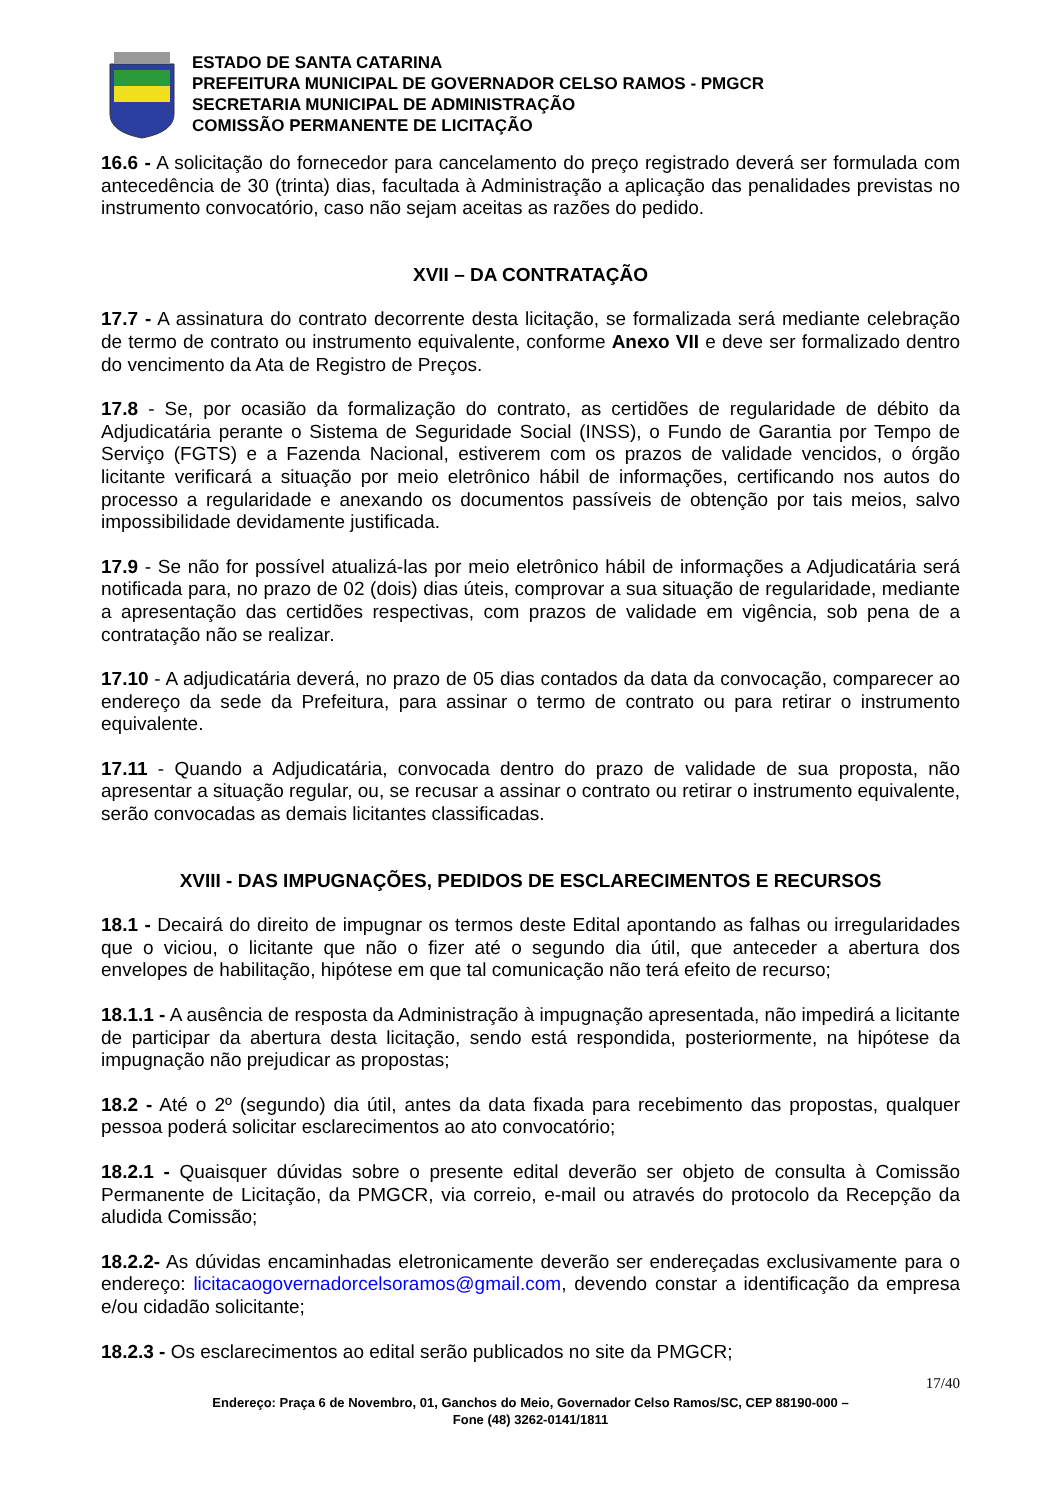ESTADO DE SANTA CATARINA
PREFEITURA MUNICIPAL DE GOVERNADOR CELSO RAMOS - PMGCR
SECRETARIA MUNICIPAL DE ADMINISTRAÇÃO
COMISSÃO PERMANENTE DE LICITAÇÃO
16.6 - A solicitação do fornecedor para cancelamento do preço registrado deverá ser formulada com antecedência de 30 (trinta) dias, facultada à Administração a aplicação das penalidades previstas no instrumento convocatório, caso não sejam aceitas as razões do pedido.
XVII – DA CONTRATAÇÃO
17.7 - A assinatura do contrato decorrente desta licitação, se formalizada será mediante celebração de termo de contrato ou instrumento equivalente, conforme Anexo VII e deve ser formalizado dentro do vencimento da Ata de Registro de Preços.
17.8 - Se, por ocasião da formalização do contrato, as certidões de regularidade de débito da Adjudicatária perante o Sistema de Seguridade Social (INSS), o Fundo de Garantia por Tempo de Serviço (FGTS) e a Fazenda Nacional, estiverem com os prazos de validade vencidos, o órgão licitante verificará a situação por meio eletrônico hábil de informações, certificando nos autos do processo a regularidade e anexando os documentos passíveis de obtenção por tais meios, salvo impossibilidade devidamente justificada.
17.9 - Se não for possível atualizá-las por meio eletrônico hábil de informações a Adjudicatária será notificada para, no prazo de 02 (dois) dias úteis, comprovar a sua situação de regularidade, mediante a apresentação das certidões respectivas, com prazos de validade em vigência, sob pena de a contratação não se realizar.
17.10 - A adjudicatária deverá, no prazo de 05 dias contados da data da convocação, comparecer ao endereço da sede da Prefeitura, para assinar o termo de contrato ou para retirar o instrumento equivalente.
17.11 - Quando a Adjudicatária, convocada dentro do prazo de validade de sua proposta, não apresentar a situação regular, ou, se recusar a assinar o contrato ou retirar o instrumento equivalente, serão convocadas as demais licitantes classificadas.
XVIII - DAS IMPUGNAÇÕES, PEDIDOS DE ESCLARECIMENTOS E RECURSOS
18.1 - Decairá do direito de impugnar os termos deste Edital apontando as falhas ou irregularidades que o viciou, o licitante que não o fizer até o segundo dia útil, que anteceder a abertura dos envelopes de habilitação, hipótese em que tal comunicação não terá efeito de recurso;
18.1.1 - A ausência de resposta da Administração à impugnação apresentada, não impedirá a licitante de participar da abertura desta licitação, sendo está respondida, posteriormente, na hipótese da impugnação não prejudicar as propostas;
18.2 - Até o 2º (segundo) dia útil, antes da data fixada para recebimento das propostas, qualquer pessoa poderá solicitar esclarecimentos ao ato convocatório;
18.2.1 - Quaisquer dúvidas sobre o presente edital deverão ser objeto de consulta à Comissão Permanente de Licitação, da PMGCR, via correio, e-mail ou através do protocolo da Recepção da aludida Comissão;
18.2.2- As dúvidas encaminhadas eletronicamente deverão ser endereçadas exclusivamente para o endereço: licitacaogovernadorcelsoramos@gmail.com, devendo constar a identificação da empresa e/ou cidadão solicitante;
18.2.3 - Os esclarecimentos ao edital serão publicados no site da PMGCR;
17/40
Endereço: Praça 6 de Novembro, 01, Ganchos do Meio, Governador Celso Ramos/SC, CEP 88190-000 –
Fone (48) 3262-0141/1811